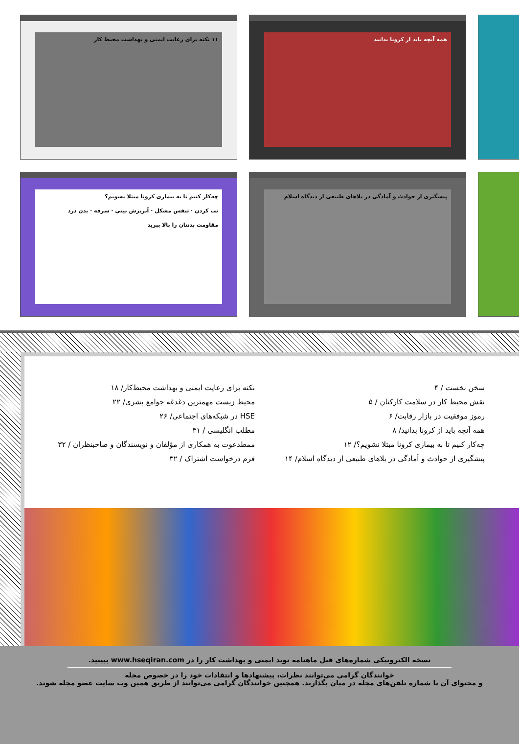۱۱ نکته برای رعایت ایمنی و بهداشت محیط کار همه آنچه باید از کرونا بدانید
چه‌کار کنیم تا به بیماری کرونا مبتلا نشویم؟
تب کردن · تنفس مشکل · آبریزش بینی · سرفه · بدن درد
مقاومت بدنتان را بالا ببرید
پیشگیری از حوادث و آمادگی در بلاهای طبیعی از دیدگاه اسلام
سخن نخست / ۴
نقش محیط کار در سلامت کارکنان / ۵
رموز موفقیت در بازار رقابت/ ۶
همه آنچه باید از کرونا بدانید/ ۸
چه‌کار کنیم تا به بیماری کرونا مبتلا نشویم؟/ ۱۲
پیشگیری از حوادث و آمادگی در بلاهای طبیعی از دیدگاه اسلام/ ۱۴
نکته برای رعایت ایمنی و بهداشت محیط‌کار/ ۱۸
محیط زیست مهمترین دغدغه جوامع بشری/ ۲۲
HSE در شبکه‌های اجتماعی/ ۲۶
مطلب انگلیسی / ۳۱
ممطدعوت به همکاری از مؤلفان و نویسندگان و صاحبنظران / ۳۲
فرم درخواست اشتراک / ۳۲
نسخه الکترونیکی شماره‌های قبل ماهنامه نوید ایمنی و بهداشت کار را در www.hseqiran.com ببینید.
خوانندگان گرامی می‌توانند نظرات، پیشنهادها و انتقادات خود را در خصوص مجله
و محتوای آن با شماره تلفن‌های مجله در میان بگذارند. همچنین خوانندگان گرامی می‌توانند از طریق همین وب سایت عضو مجله شوند.